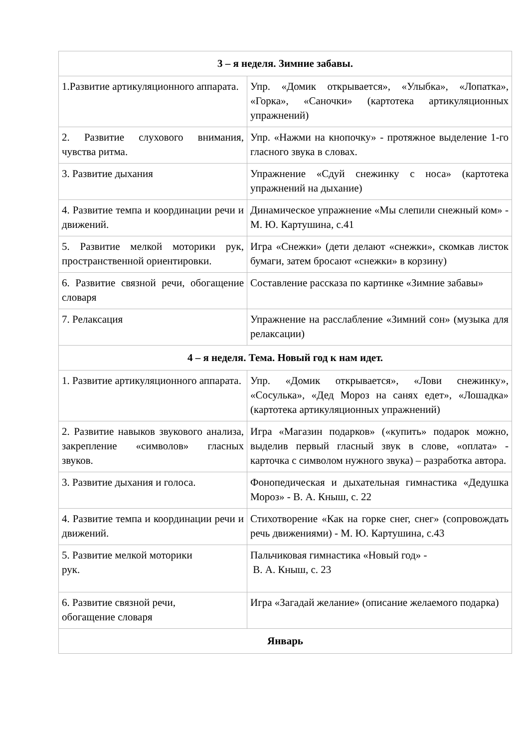| 3 – я неделя. Зимние забавы. | |
| --- | --- |
| 1.Развитие артикуляционного аппарата. | Упр. «Домик открывается», «Улыбка», «Лопатка», «Горка», «Саночки» (картотека артикуляционных упражнений) |
| 2. Развитие слухового внимания, чувства ритма. | Упр. «Нажми на кнопочку» - протяжное выделение 1-го гласного звука в словах. |
| 3. Развитие дыхания | Упражнение «Сдуй снежинку с носа» (картотека упражнений на дыхание) |
| 4. Развитие темпа и координации речи и движений. | Динамическое упражнение «Мы слепили снежный ком» - М. Ю. Картушина, с.41 |
| 5. Развитие мелкой моторики рук, пространственной ориентировки. | Игра «Снежки» (дети делают «снежки», скомкав листок бумаги, затем бросают «снежки» в корзину) |
| 6. Развитие связной речи, обогащение словаря | Составление рассказа по картинке «Зимние забавы» |
| 7. Релаксация | Упражнение на расслабление «Зимний сон» (музыка для релаксации) |
| 4 – я неделя. Тема. Новый год к нам идет. | |
| 1. Развитие артикуляционного аппарата. | Упр. «Домик открывается», «Лови снежинку», «Сосулька», «Дед Мороз на санях едет», «Лошадка» (картотека артикуляционных упражнений) |
| 2. Развитие навыков звукового анализа, закрепление «символов» гласных звуков. | Игра «Магазин подарков» («купить» подарок можно, выделив первый гласный звук в слове, «оплата» - карточка с символом нужного звука) – разработка автора. |
| 3. Развитие дыхания и голоса. | Фонопедическая и дыхательная гимнастика «Дедушка Мороз» - В. А. Кныш, с. 22 |
| 4. Развитие темпа и координации речи и движений. | Стихотворение «Как на горке снег, снег» (сопровождать речь движениями) - М. Ю. Картушина, с.43 |
| 5. Развитие мелкой моторики рук. | Пальчиковая гимнастика «Новый год» - В. А. Кныш, с. 23 |
| 6. Развитие связной речи, обогащение словаря | Игра «Загадай желание» (описание желаемого подарка) |
| Январь | |